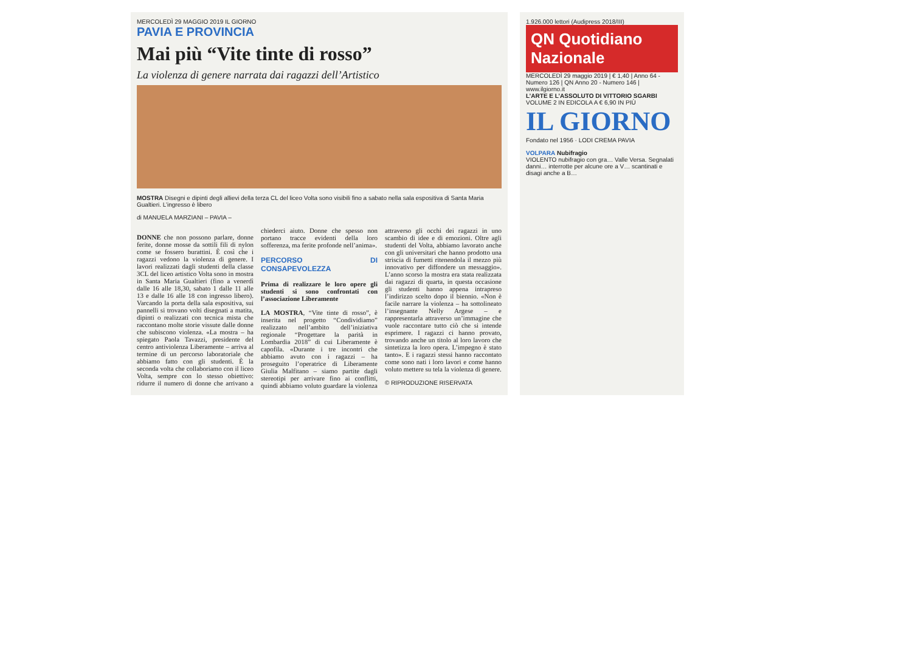MERCOLEDÌ 29 MAGGIO 2019 IL GIORNO
PAVIA E PROVINCIA
Mai più “Vite tinte di rosso”
La violenza di genere narrata dai ragazzi dell’Artistico
MOSTRA Disegni e dipinti degli allievi della terza CL del liceo Volta sono visibili fino a sabato nella sala espositiva di Santa Maria Gualtieri. L’ingresso è libero
di MANUELA MARZIANI – PAVIA –
DONNE che non possono parlare, donne ferite, donne mosse da sottili fili di nylon come se fossero burattini. È così che i ragazzi vedono la violenza di genere. I lavori realizzati dagli studenti della classe 3CL del liceo artistico Volta sono in mostra in Santa Maria Gualtieri (fino a venerdì dalle 16 alle 18,30, sabato 1 dalle 11 alle 13 e dalle 16 alle 18 con ingresso libero). Varcando la porta della sala espositiva, sui pannelli si trovano volti disegnati a matita, dipinti o realizzati con tecnica mista che raccontano molte storie vissute dalle donne che subiscono violenza. «La mostra – ha spiegato Paola Tavazzi, presidente del centro antiviolenza Liberamente – arriva al termine di un percorso laboratoriale che abbiamo fatto con gli studenti. È la seconda volta che collaboriamo con il liceo Volta, sempre con lo stesso obiettivo: ridurre il numero di donne che arrivano a chiederci aiuto. Donne che spesso non portano tracce evidenti della loro sofferenza, ma ferite profonde nell’anima».
PERCORSO DI CONSAPEVOLEZZA
Prima di realizzare le loro opere gli studenti si sono confrontati con l’associazione Liberamente
LA MOSTRA, “Vite tinte di rosso”, è inserita nel progetto “Condividiamo” realizzato nell’ambito dell’iniziativa regionale “Progettare la parità in Lombardia 2018” di cui Liberamente è capofila. «Durante i tre incontri che abbiamo avuto con i ragazzi – ha proseguito l’operatrice di Liberamente Giulia Malfitano – siamo partite dagli stereotipi per arrivare fino ai conflitti, quindi abbiamo voluto guardare la violenza attraverso gli occhi dei ragazzi in uno scambio di idee e di emozioni. Oltre agli studenti del Volta, abbiamo lavorato anche con gli universitari che hanno prodotto una striscia di fumetti ritenendola il mezzo più innovativo per diffondere un messaggio». L’anno scorso la mostra era stata realizzata dai ragazzi di quarta, in questa occasione gli studenti hanno appena intrapreso l’indirizzo scelto dopo il biennio. «Non è facile narrare la violenza – ha sottolineato l’insegnante Nelly Argese – e rappresentarla attraverso un’immagine che vuole raccontare tutto ciò che si intende esprimere. I ragazzi ci hanno provato, trovando anche un titolo al loro lavoro che sintetizza la loro opera. L’impegno è stato tanto». E i ragazzi stessi hanno raccontato come sono nati i loro lavori e come hanno voluto mettere su tela la violenza di genere.
© RIPRODUZIONE RISERVATA
1.926.000 lettori (Audipress 2018/III)
QN Quotidiano Nazionale
MERCOLEDÌ 29 maggio 2019 | € 1,40 | Anno 64 - Numero 126 | QN Anno 20 - Numero 146 | www.ilgiorno.it
L’ARTE E L’ASSOLUTO DI VITTORIO SGARBI VOLUME 2 IN EDICOLA A € 6,90 IN PIÙ
IL GIORNO
Fondato nel 1956 · LODI CREMA PAVIA
VOLPARA Nubifragio
VIOLENTO nubifragio con gra… Valle Versa. Segnalati danni… interrotte per alcune ore a V… scantinati e disagi anche a B…